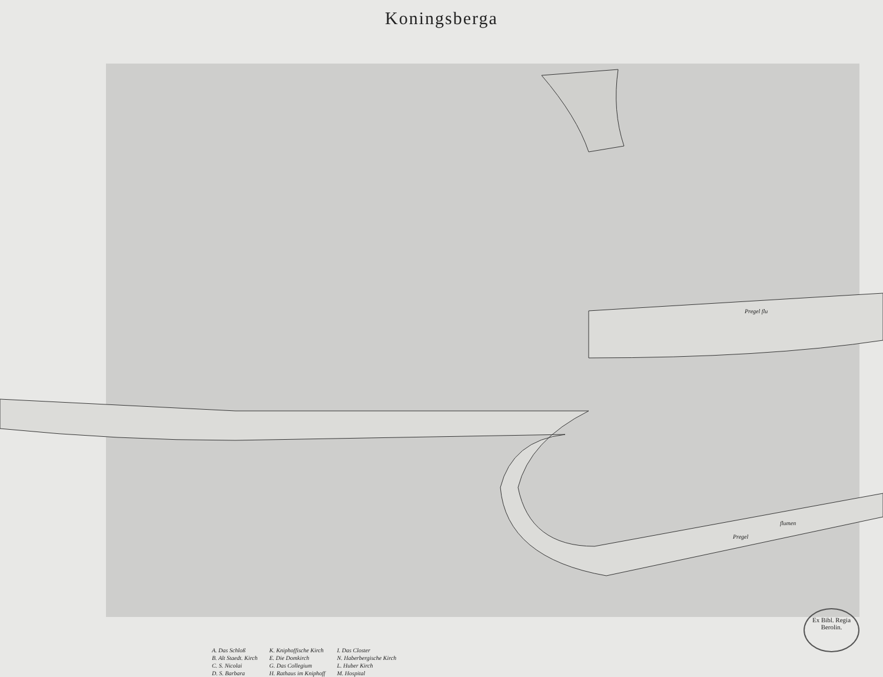Koningsberga
Pregel flu
Pregel
flumen
Ex Bibl. Regia Berolin.
A. Das Schloß
B. Alt Staedt. Kirch
C. S. Nicolai
D. S. Barbara
K. Kniphoffische Kirch
E. Die Domkirch
G. Das Collegium
H. Rathaus im Kniphoff
I. Das Closter
N. Haberbergische Kirch
L. Huber Kirch
M. Hospital